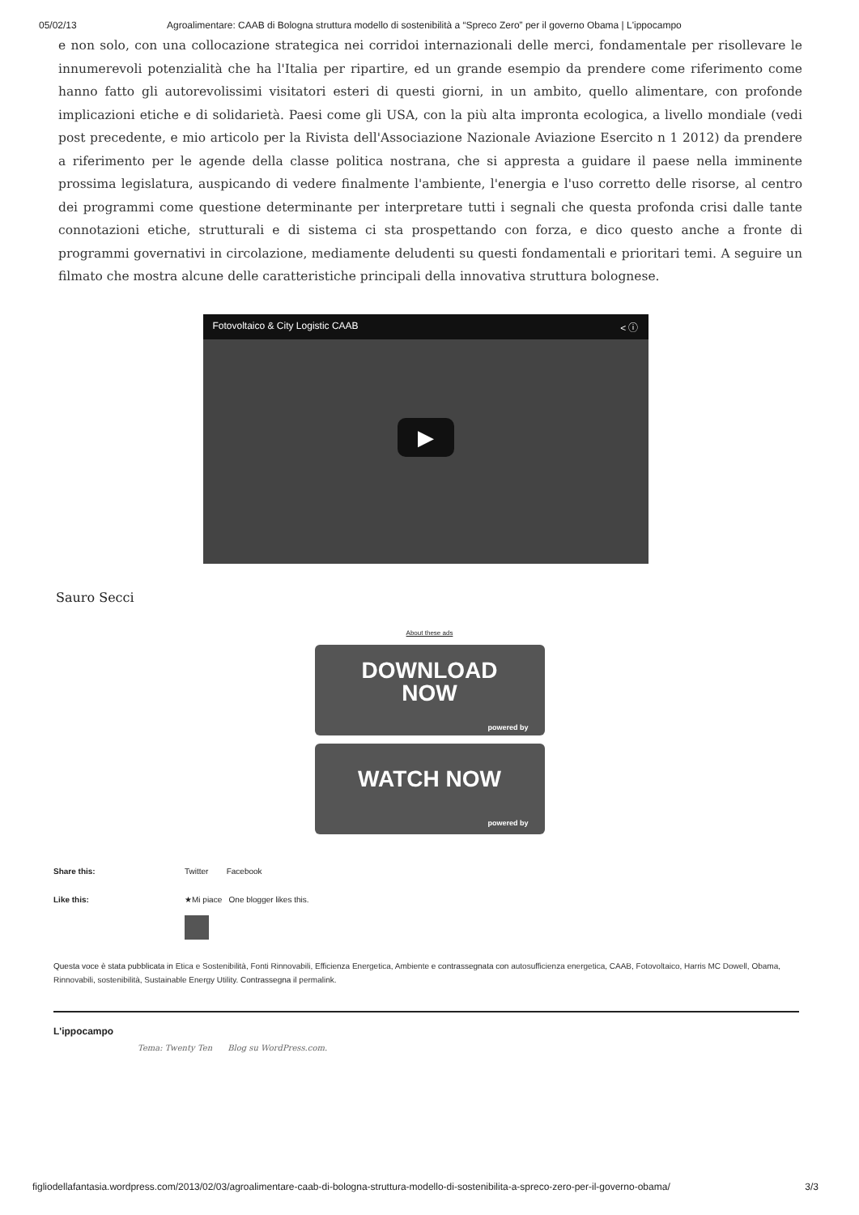05/02/13 Agroalimentare: CAAB di Bologna struttura modello di sostenibilità a “Spreco Zero” per il governo Obama | L'ippocampo
e non solo, con una collocazione strategica nei corridoi internazionali delle merci, fondamentale per risollevare le innumerevoli potenzialità che ha l'Italia per ripartire, ed un grande esempio da prendere come riferimento come hanno fatto gli autorevolissimi visitatori esteri di questi giorni, in un ambito, quello alimentare, con profonde implicazioni etiche e di solidarietà. Paesi come gli USA, con la più alta impronta ecologica, a livello mondiale (vedi post precedente, e mio articolo per la Rivista dell'Associazione Nazionale Aviazione Esercito n 1 2012) da prendere a riferimento per le agende della classe politica nostrana, che si appresta a guidare il paese nella imminente prossima legislatura, auspicando di vedere finalmente l'ambiente, l'energia e l'uso corretto delle risorse, al centro dei programmi come questione determinante per interpretare tutti i segnali che questa profonda crisi dalle tante connotazioni etiche, strutturali e di sistema ci sta prospettando con forza, e dico questo anche a fronte di programmi governativi in circolazione, mediamente deludenti su questi fondamentali e prioritari temi. A seguire un filmato che mostra alcune delle caratteristiche principali della innovativa struttura bolognese.
Fotovoltaico & City Logistic CAAB < ⓘ
▶
Sauro Secci
About these ads
DOWNLOAD
NOW
powered by
WATCH NOW
powered by
Share this: Twitter Facebook
Like this: ★Mi piace One blogger likes this.
Questa voce è stata pubblicata in Etica e Sostenibilità, Fonti Rinnovabili, Efficienza Energetica, Ambiente e contrassegnata con autosufficienza energetica, CAAB, Fotovoltaico, Harris MC Dowell, Obama, Rinnovabili, sostenibilità, Sustainable Energy Utility. Contrassegna il permalink.
L'ippocampo
Tema: Twenty Ten Blog su WordPress.com.
figliodellafantasia.wordpress.com/2013/02/03/agroalimentare-caab-di-bologna-struttura-modello-di-sostenibilita-a-spreco-zero-per-il-governo-obama/ 3/3